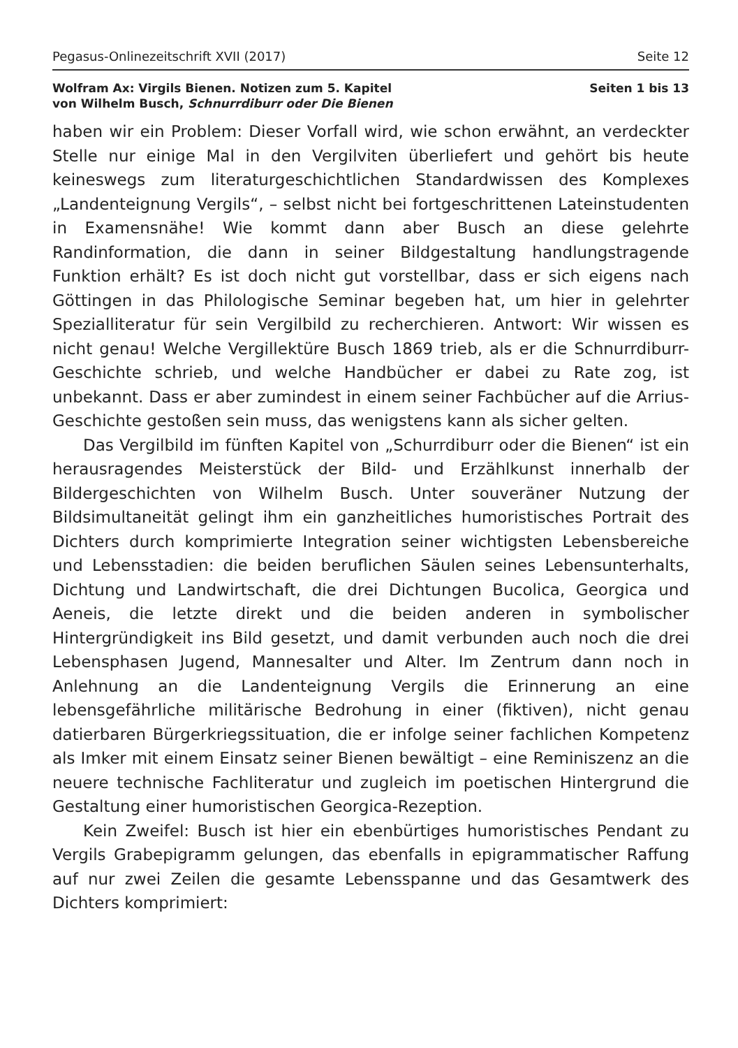Pegasus-Onlinezeitschrift XVII (2017) Seite 12
Wolfram Ax: Virgils Bienen. Notizen zum 5. Kapitel
von Wilhelm Busch, Schnurrdiburr oder Die Bienen
Seiten 1 bis 13
haben wir ein Problem: Dieser Vorfall wird, wie schon erwähnt, an verdeckter Stelle nur einige Mal in den Vergilviten überliefert und gehört bis heute keineswegs zum literaturgeschichtlichen Standardwissen des Komplexes „Landenteignung Vergils“, – selbst nicht bei fortgeschrittenen Lateinstudenten in Examensnähe! Wie kommt dann aber Busch an diese gelehrte Randinformation, die dann in seiner Bildgestaltung handlungstragende Funktion erhält? Es ist doch nicht gut vorstellbar, dass er sich eigens nach Göttingen in das Philologische Seminar begeben hat, um hier in gelehrter Spezialliteratur für sein Vergilbild zu recherchieren. Antwort: Wir wissen es nicht genau! Welche Vergillektüre Busch 1869 trieb, als er die Schnurrdiburr-Geschichte schrieb, und welche Handbücher er dabei zu Rate zog, ist unbekannt. Dass er aber zumindest in einem seiner Fachbücher auf die Arrius-Geschichte gestoßen sein muss, das wenigstens kann als sicher gelten.
Das Vergilbild im fünften Kapitel von „Schurrdiburr oder die Bienen“ ist ein herausragendes Meisterstück der Bild- und Erzählkunst innerhalb der Bildergeschichten von Wilhelm Busch. Unter souveräner Nutzung der Bildsimultaneität gelingt ihm ein ganzheitliches humoristisches Portrait des Dichters durch komprimierte Integration seiner wichtigsten Lebensbereiche und Lebensstadien: die beiden beruflichen Säulen seines Lebensunterhalts, Dichtung und Landwirtschaft, die drei Dichtungen Bucolica, Georgica und Aeneis, die letzte direkt und die beiden anderen in symbolischer Hintergründigkeit ins Bild gesetzt, und damit verbunden auch noch die drei Lebensphasen Jugend, Mannesalter und Alter. Im Zentrum dann noch in Anlehnung an die Landenteignung Vergils die Erinnerung an eine lebensgefährliche militärische Bedrohung in einer (fiktiven), nicht genau datierbaren Bürgerkriegssituation, die er infolge seiner fachlichen Kompetenz als Imker mit einem Einsatz seiner Bienen bewältigt – eine Reminiszenz an die neuere technische Fachliteratur und zugleich im poetischen Hintergrund die Gestaltung einer humoristischen Georgica-Rezeption.
Kein Zweifel: Busch ist hier ein ebenbürtiges humoristisches Pendant zu Vergils Grabepigramm gelungen, das ebenfalls in epigrammatischer Raffung auf nur zwei Zeilen die gesamte Lebensspanne und das Gesamtwerk des Dichters komprimiert: